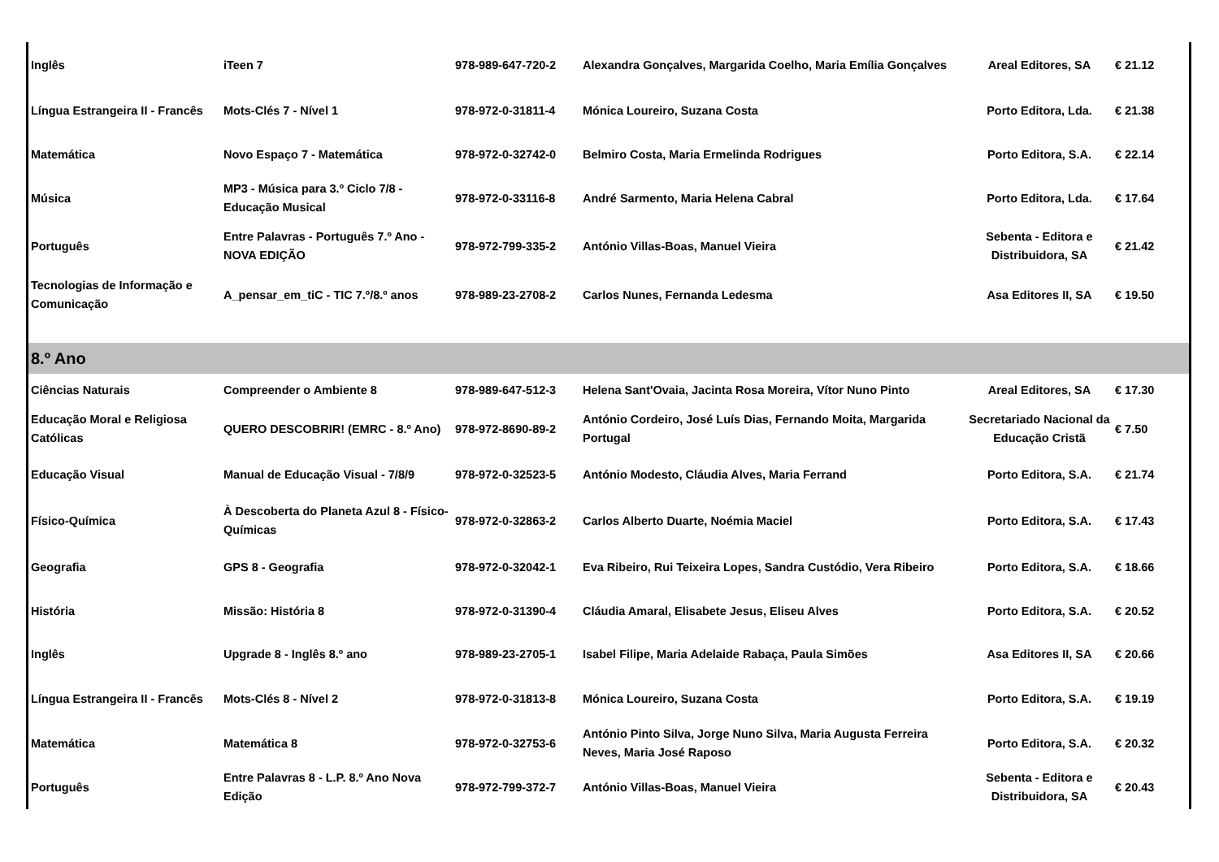| Inglês | iTeen 7 | 978-989-647-720-2 | Alexandra Gonçalves, Margarida Coelho, Maria Emília Gonçalves | Areal Editores, SA | € 21.12 |
| Língua Estrangeira II - Francês | Mots-Clés 7 - Nível 1 | 978-972-0-31811-4 | Mónica Loureiro, Suzana Costa | Porto Editora, Lda. | € 21.38 |
| Matemática | Novo Espaço 7 - Matemática | 978-972-0-32742-0 | Belmiro Costa, Maria Ermelinda Rodrigues | Porto Editora, S.A. | € 22.14 |
| Música | MP3 - Música para 3.º Ciclo 7/8 - Educação Musical | 978-972-0-33116-8 | André Sarmento, Maria Helena Cabral | Porto Editora, Lda. | € 17.64 |
| Português | Entre Palavras - Português 7.º Ano - NOVA EDIÇÃO | 978-972-799-335-2 | António Villas-Boas, Manuel Vieira | Sebenta - Editora e Distribuidora, SA | € 21.42 |
| Tecnologias de Informação e Comunicação | A_pensar_em_tiC - TIC 7.º/8.º anos | 978-989-23-2708-2 | Carlos Nunes, Fernanda Ledesma | Asa Editores II, SA | € 19.50 |
| 8.º Ano | | | | | |
| Ciências Naturais | Compreender o Ambiente 8 | 978-989-647-512-3 | Helena Sant'Ovaia, Jacinta Rosa Moreira, Vítor Nuno Pinto | Areal Editores, SA | € 17.30 |
| Educação Moral e Religiosa Católicas | QUERO DESCOBRIR! (EMRC - 8.º Ano) | 978-972-8690-89-2 | António Cordeiro, José Luís Dias, Fernando Moita, Margarida Portugal | Secretariado Nacional da Educação Cristã | € 7.50 |
| Educação Visual | Manual de Educação Visual - 7/8/9 | 978-972-0-32523-5 | António Modesto, Cláudia Alves, Maria Ferrand | Porto Editora, S.A. | € 21.74 |
| Físico-Química | À Descoberta do Planeta Azul 8 - Físico-Químicas | 978-972-0-32863-2 | Carlos Alberto Duarte, Noémia Maciel | Porto Editora, S.A. | € 17.43 |
| Geografia | GPS 8 - Geografia | 978-972-0-32042-1 | Eva Ribeiro, Rui Teixeira Lopes, Sandra Custódio, Vera Ribeiro | Porto Editora, S.A. | € 18.66 |
| História | Missão: História 8 | 978-972-0-31390-4 | Cláudia Amaral, Elisabete Jesus, Eliseu Alves | Porto Editora, S.A. | € 20.52 |
| Inglês | Upgrade 8 - Inglês 8.º ano | 978-989-23-2705-1 | Isabel Filipe, Maria Adelaide Rabaça, Paula Simões | Asa Editores II, SA | € 20.66 |
| Língua Estrangeira II - Francês | Mots-Clés 8 - Nível 2 | 978-972-0-31813-8 | Mónica Loureiro, Suzana Costa | Porto Editora, S.A. | € 19.19 |
| Matemática | Matemática 8 | 978-972-0-32753-6 | António Pinto Silva, Jorge Nuno Silva, Maria Augusta Ferreira Neves, Maria José Raposo | Porto Editora, S.A. | € 20.32 |
| Português | Entre Palavras 8 - L.P. 8.º Ano Nova Edição | 978-972-799-372-7 | António Villas-Boas, Manuel Vieira | Sebenta - Editora e Distribuidora, SA | € 20.43 |